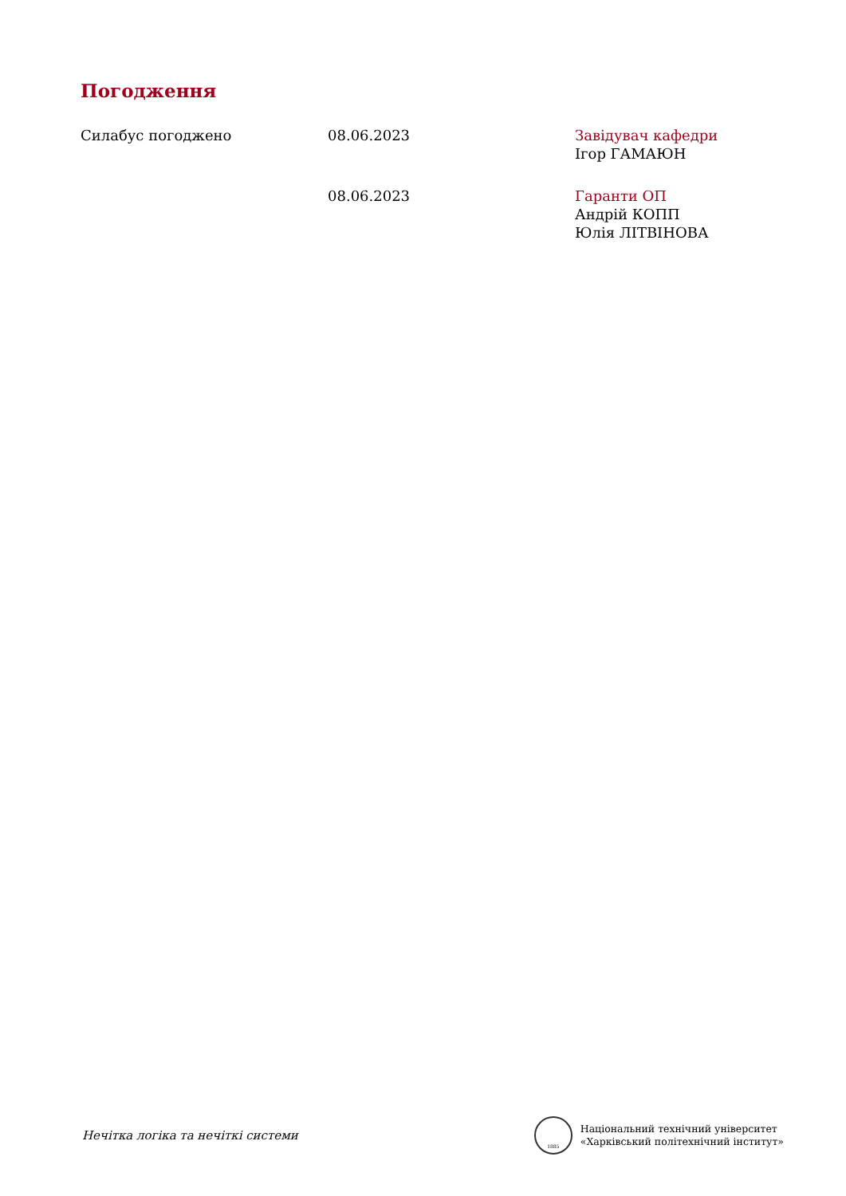Погодження
Силабус погоджено 08.06.2023 Завідувач кафедри
Ігор ГАМАЮН
08.06.2023 Гаранти ОП
Андрій КОПП
Юлія ЛІТВІНОВА
Нечітка логіка та нечіткі системи
1885
Національний технічний університет
«Харківський політехнічний інститут»